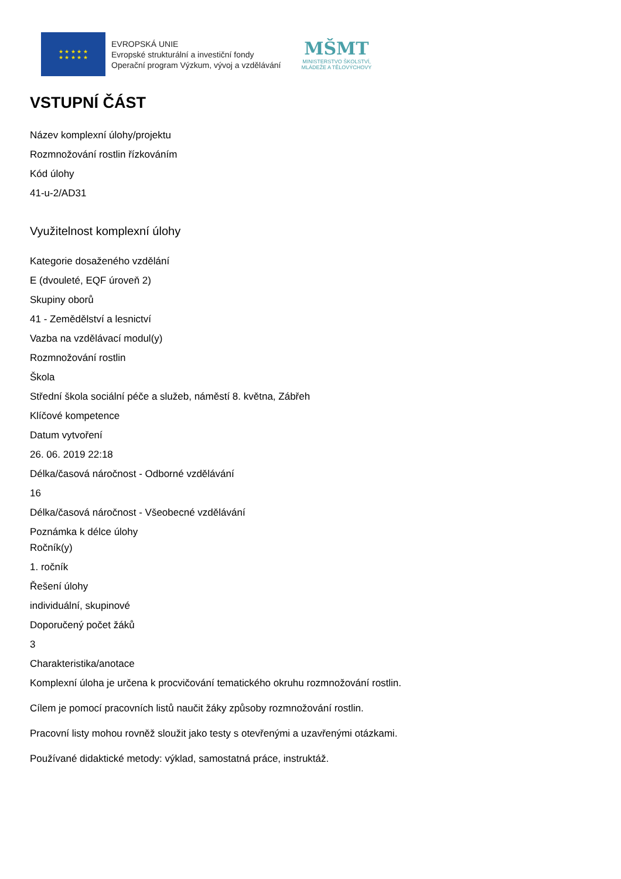★ ★ ★ ★ ★
★ ★ ★ ★ ★
EVROPSKÁ UNIE
Evropské strukturální a investiční fondy
Operační program Výzkum, vývoj a vzdělávání
MŠMT
MINISTERSTVO ŠKOLSTVÍ,
MLÁDEŽE A TĚLOVÝCHOVY
VSTUPNÍ ČÁST
Název komplexní úlohy/projektu
Rozmnožování rostlin řízkováním
Kód úlohy
41-u-2/AD31
Využitelnost komplexní úlohy
Kategorie dosaženého vzdělání
E (dvouleté, EQF úroveň 2)
Skupiny oborů
41 - Zemědělství a lesnictví
Vazba na vzdělávací modul(y)
Rozmnožování rostlin
Škola
Střední škola sociální péče a služeb, náměstí 8. května, Zábřeh
Klíčové kompetence
Datum vytvoření
26. 06. 2019 22:18
Délka/časová náročnost - Odborné vzdělávání
16
Délka/časová náročnost - Všeobecné vzdělávání
Poznámka k délce úlohy
Ročník(y)
1. ročník
Řešení úlohy
individuální, skupinové
Doporučený počet žáků
3
Charakteristika/anotace
Komplexní úloha je určena k procvičování tematického okruhu rozmnožování rostlin.
Cílem je pomocí pracovních listů naučit žáky způsoby rozmnožování rostlin.
Pracovní listy mohou rovněž sloužit jako testy s otevřenými a uzavřenými otázkami.
Používané didaktické metody: výklad, samostatná práce, instruktáž.